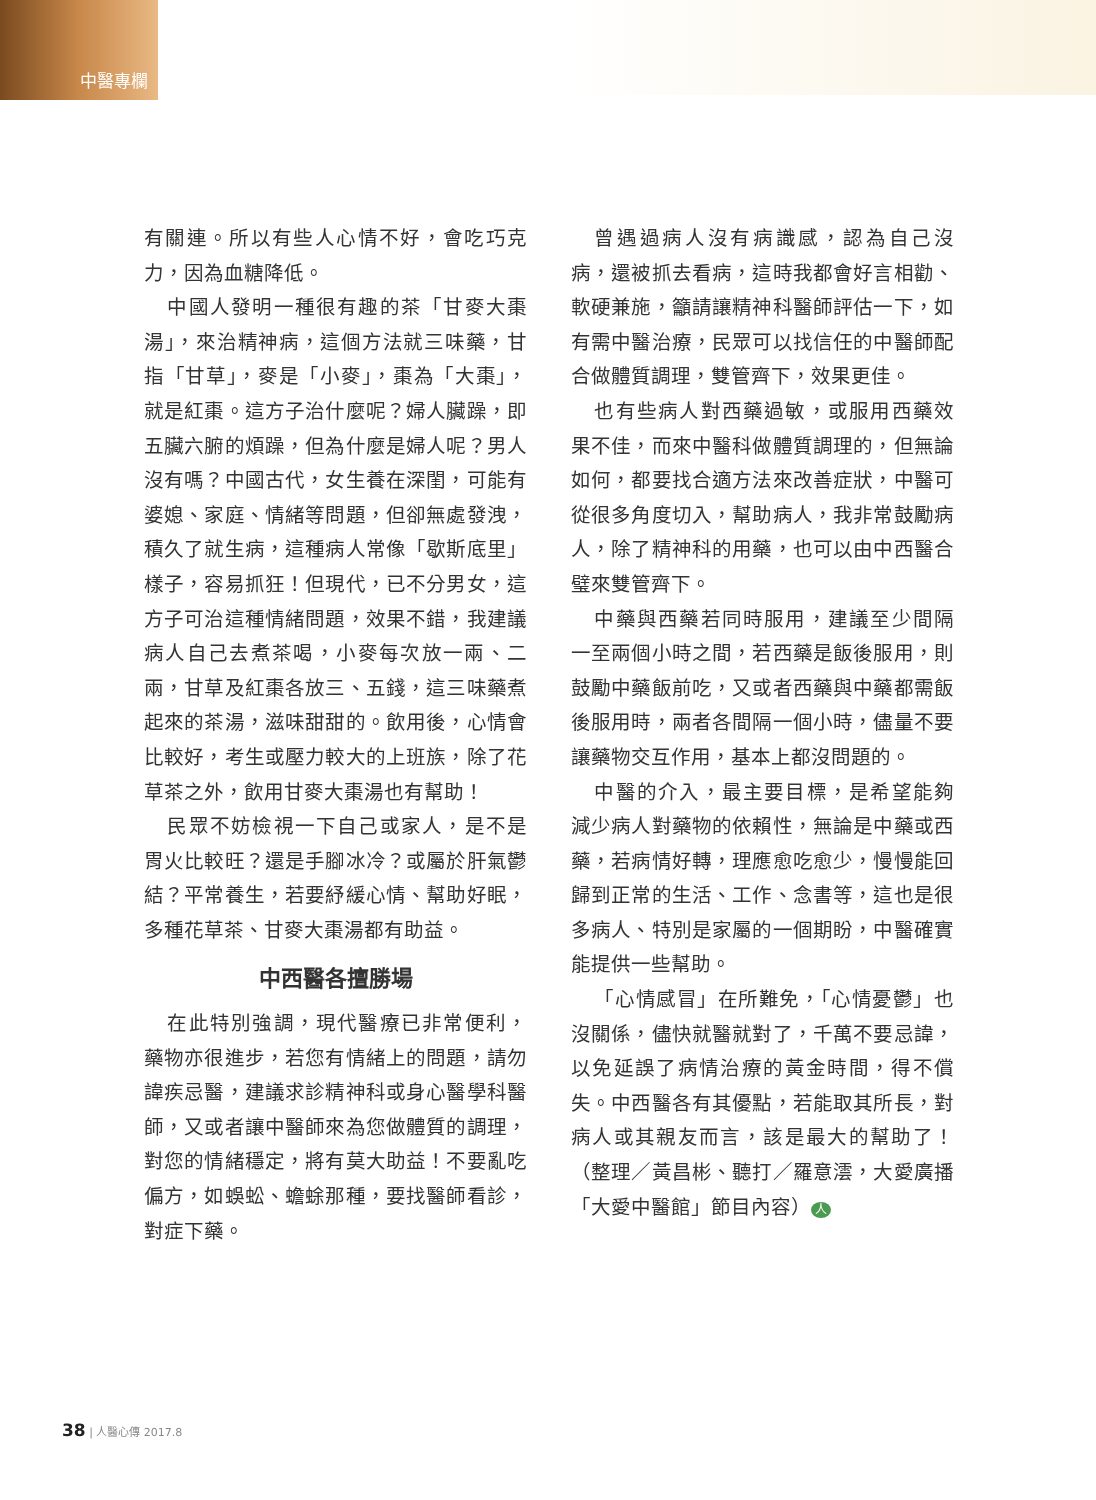中醫專欄
有關連。所以有些人心情不好，會吃巧克力，因為血糖降低。
中國人發明一種很有趣的茶「甘麥大棗湯」，來治精神病，這個方法就三味藥，甘指「甘草」，麥是「小麥」，棗為「大棗」，就是紅棗。這方子治什麼呢？婦人臟躁，即五臟六腑的煩躁，但為什麼是婦人呢？男人沒有嗎？中國古代，女生養在深閨，可能有婆媳、家庭、情緒等問題，但卻無處發洩，積久了就生病，這種病人常像「歇斯底里」樣子，容易抓狂！但現代，已不分男女，這方子可治這種情緒問題，效果不錯，我建議病人自己去煮茶喝，小麥每次放一兩、二兩，甘草及紅棗各放三、五錢，這三味藥煮起來的茶湯，滋味甜甜的。飲用後，心情會比較好，考生或壓力較大的上班族，除了花草茶之外，飲用甘麥大棗湯也有幫助！
民眾不妨檢視一下自己或家人，是不是胃火比較旺？還是手腳冰冷？或屬於肝氣鬱結？平常養生，若要紓緩心情、幫助好眠，多種花草茶、甘麥大棗湯都有助益。
中西醫各擅勝場
在此特別強調，現代醫療已非常便利，藥物亦很進步，若您有情緒上的問題，請勿諱疾忌醫，建議求診精神科或身心醫學科醫師，又或者讓中醫師來為您做體質的調理，對您的情緒穩定，將有莫大助益！不要亂吃偏方，如蜈蚣、蟾蜍那種，要找醫師看診，對症下藥。
曾遇過病人沒有病識感，認為自己沒病，還被抓去看病，這時我都會好言相勸、軟硬兼施，籲請讓精神科醫師評估一下，如有需中醫治療，民眾可以找信任的中醫師配合做體質調理，雙管齊下，效果更佳。
也有些病人對西藥過敏，或服用西藥效果不佳，而來中醫科做體質調理的，但無論如何，都要找合適方法來改善症狀，中醫可從很多角度切入，幫助病人，我非常鼓勵病人，除了精神科的用藥，也可以由中西醫合璧來雙管齊下。
中藥與西藥若同時服用，建議至少間隔一至兩個小時之間，若西藥是飯後服用，則鼓勵中藥飯前吃，又或者西藥與中藥都需飯後服用時，兩者各間隔一個小時，儘量不要讓藥物交互作用，基本上都沒問題的。
中醫的介入，最主要目標，是希望能夠減少病人對藥物的依賴性，無論是中藥或西藥，若病情好轉，理應愈吃愈少，慢慢能回歸到正常的生活、工作、念書等，這也是很多病人、特別是家屬的一個期盼，中醫確實能提供一些幫助。
「心情感冒」在所難免，「心情憂鬱」也沒關係，儘快就醫就對了，千萬不要忌諱，以免延誤了病情治療的黃金時間，得不償失。中西醫各有其優點，若能取其所長，對病人或其親友而言，該是最大的幫助了！（整理／黃昌彬、聽打／羅意澐，大愛廣播「大愛中醫館」節目內容） 人
38 | 人醫心傳 2017.8